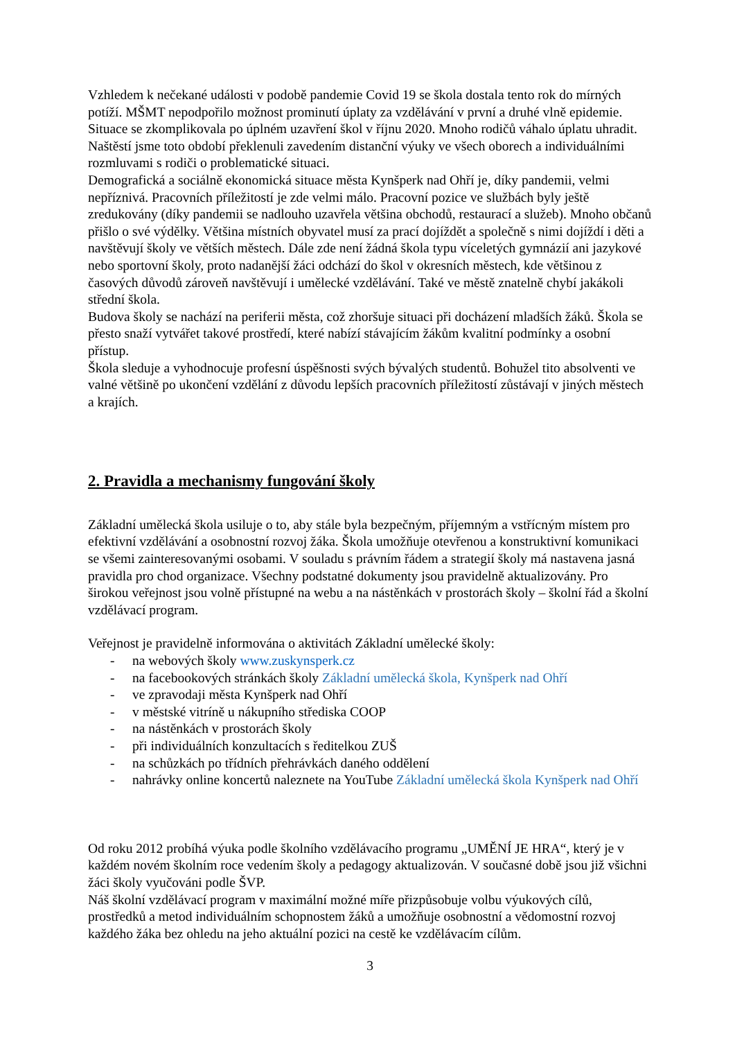Vzhledem k nečekané události v podobě pandemie Covid 19 se škola dostala tento rok do mírných potíží. MŠMT nepodpořilo možnost prominutí úplaty za vzdělávání v první a druhé vlně epidemie. Situace se zkomplikovala po úplném uzavření škol v říjnu 2020. Mnoho rodičů váhalo úplatu uhradit. Naštěstí jsme toto období překlenuli zavedením distanční výuky ve všech oborech a individuálními rozmluvami s rodiči o problematické situaci.
Demografická a sociálně ekonomická situace města Kynšperk nad Ohří je, díky pandemii, velmi nepříznivá. Pracovních příležitostí je zde velmi málo. Pracovní pozice ve službách byly ještě zredukovány (díky pandemii se nadlouho uzavřela většina obchodů, restaurací a služeb). Mnoho občanů přišlo o své výdělky. Většina místních obyvatel musí za prací dojíždět a společně s nimi dojíždí i děti a navštěvují školy ve větších městech. Dále zde není žádná škola typu víceletých gymnázií ani jazykové nebo sportovní školy, proto nadanější žáci odchází do škol v okresních městech, kde většinou z časových důvodů zároveň navštěvují i umělecké vzdělávání. Také ve městě znatelně chybí jakákoli střední škola.
Budova školy se nachází na periferii města, což zhoršuje situaci při docházení mladších žáků. Škola se přesto snaží vytvářet takové prostředí, které nabízí stávajícím žákům kvalitní podmínky a osobní přístup.
Škola sleduje a vyhodnocuje profesní úspěšnosti svých bývalých studentů. Bohužel tito absolventi ve valné většině po ukončení vzdělání z důvodu lepších pracovních příležitostí zůstávají v jiných městech a krajích.
2. Pravidla a mechanismy fungování školy
Základní umělecká škola usiluje o to, aby stále byla bezpečným, příjemným a vstřícným místem pro efektivní vzdělávání a osobnostní rozvoj žáka. Škola umožňuje otevřenou a konstruktivní komunikaci se všemi zainteresovanými osobami. V souladu s právním řádem a strategií školy má nastavena jasná pravidla pro chod organizace. Všechny podstatné dokumenty jsou pravidelně aktualizovány. Pro širokou veřejnost jsou volně přístupné na webu a na nástěnkách v prostorách školy – školní řád a školní vzdělávací program.
Veřejnost je pravidelně informována o aktivitách Základní umělecké školy:
- na webových školy www.zuskynsperk.cz
- na facebookových stránkách školy Základní umělecká škola, Kynšperk nad Ohří
- ve zpravodaji města Kynšperk nad Ohří
- v městské vitríně u nákupního střediska COOP
- na nástěnkách v prostorách školy
- při individuálních konzultacích s ředitelkou ZUŠ
- na schůzkách po třídních přehrávkách daného oddělení
- nahrávky online koncertů naleznete na YouTube Základní umělecká škola Kynšperk nad Ohří
Od roku 2012 probíhá výuka podle školního vzdělávacího programu „UMĚNÍ JE HRA“, který je v každém novém školním roce vedením školy a pedagogy aktualizován. V současné době jsou již všichni žáci školy vyučováni podle ŠVP.
Náš školní vzdělávací program v maximální možné míře přizpůsobuje volbu výukových cílů, prostředků a metod individuálním schopnostem žáků a umožňuje osobnostní a vědomostní rozvoj každého žáka bez ohledu na jeho aktuální pozici na cestě ke vzdělávacím cílům.
3